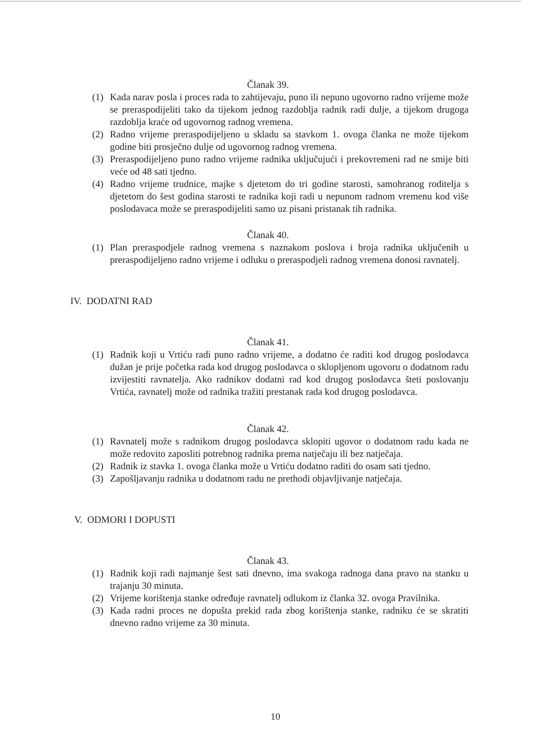Članak 39.
(1) Kada narav posla i proces rada to zahtijevaju, puno ili nepuno ugovorno radno vrijeme može se preraspodijeliti tako da tijekom jednog razdoblja radnik radi dulje, a tijekom drugoga razdoblja kraće od ugovornog radnog vremena.
(2) Radno vrijeme preraspodijeljeno u skladu sa stavkom 1. ovoga članka ne može tijekom godine biti prosječno dulje od ugovornog radnog vremena.
(3) Preraspodijeljeno puno radno vrijeme radnika uključujući i prekovremeni rad ne smije biti veće od 48 sati tjedno.
(4) Radno vrijeme trudnice, majke s djetetom do tri godine starosti, samohranog roditelja s djetetom do šest godina starosti te radnika koji radi u nepunom radnom vremenu kod više poslodavaca može se preraspodijeliti samo uz pisani pristanak tih radnika.
Članak 40.
(1) Plan preraspodjele radnog vremena s naznakom poslova i broja radnika uključenih u preraspodijeljeno radno vrijeme i odluku o preraspodjeli radnog vremena donosi ravnatelj.
IV. DODATNI RAD
Članak 41.
(1) Radnik koji u Vrtiću radi puno radno vrijeme, a dodatno će raditi kod drugog poslodavca dužan je prije početka rada kod drugog poslodavca o sklopljenom ugovoru o dodatnom radu izvijestiti ravnatelja. Ako radnikov dodatni rad kod drugog poslodavca šteti poslovanju Vrtića, ravnatelj može od radnika tražiti prestanak rada kod drugog poslodavca.
Članak 42.
(1) Ravnatelj može s radnikom drugog poslodavca sklopiti ugovor o dodatnom radu kada ne može redovito zaposliti potrebnog radnika prema natječaju ili bez natječaja.
(2) Radnik iz stavka 1. ovoga članka može u Vrtiću dodatno raditi do osam sati tjedno.
(3) Zapošljavanju radnika u dodatnom radu ne prethodi objavljivanje natječaja.
V. ODMORI I DOPUSTI
Članak 43.
(1) Radnik koji radi najmanje šest sati dnevno, ima svakoga radnoga dana pravo na stanku u trajanju 30 minuta.
(2) Vrijeme korištenja stanke određuje ravnatelj odlukom iz članka 32. ovoga Pravilnika.
(3) Kada radni proces ne dopušta prekid rada zbog korištenja stanke, radniku će se skratiti dnevno radno vrijeme za 30 minuta.
10